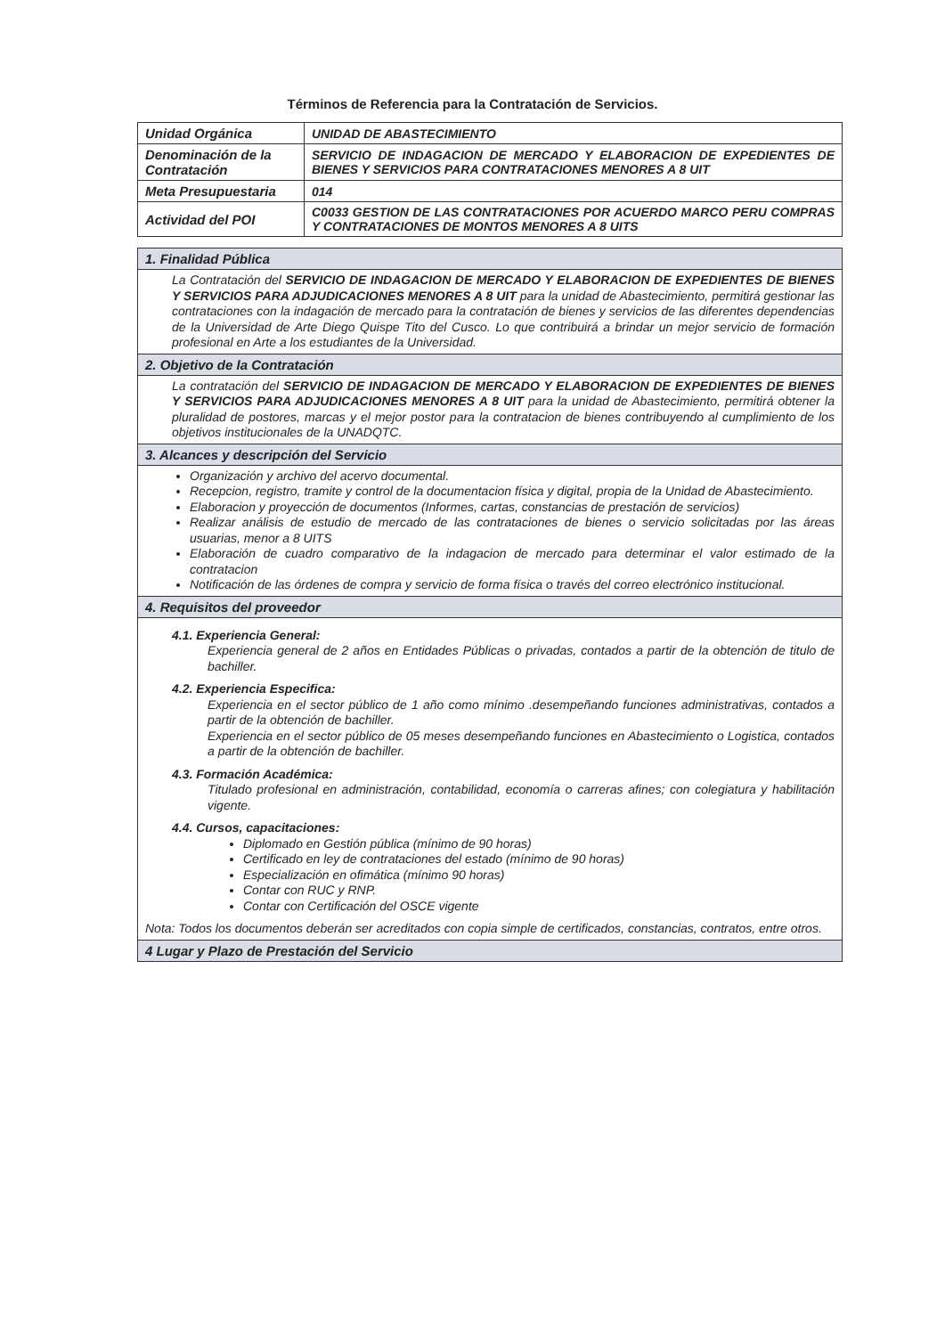Términos de Referencia para la Contratación de Servicios.
| Unidad Orgánica | UNIDAD DE ABASTECIMIENTO |
| Denominación de la Contratación | SERVICIO DE INDAGACION DE MERCADO Y ELABORACION DE EXPEDIENTES DE BIENES Y SERVICIOS PARA CONTRATACIONES MENORES A 8 UIT |
| Meta Presupuestaria | 014 |
| Actividad del POI | C0033 GESTION DE LAS CONTRATACIONES POR ACUERDO MARCO PERU COMPRAS Y CONTRATACIONES DE MONTOS MENORES A 8 UITS |
| 1. Finalidad Pública |
| --- |
| La Contratación del SERVICIO DE INDAGACION DE MERCADO Y ELABORACION DE EXPEDIENTES DE BIENES Y SERVICIOS PARA ADJUDICACIONES MENORES A 8 UIT para la unidad de Abastecimiento, permitirá gestionar las contrataciones con la indagación de mercado para la contratación de bienes y servicios de las diferentes dependencias de la Universidad de Arte Diego Quispe Tito del Cusco. Lo que contribuirá a brindar un mejor servicio de formación profesional en Arte a los estudiantes de la Universidad. |
| 2. Objetivo de la Contratación |
| La contratación del SERVICIO DE INDAGACION DE MERCADO Y ELABORACION DE EXPEDIENTES DE BIENES Y SERVICIOS PARA ADJUDICACIONES MENORES A 8 UIT para la unidad de Abastecimiento, permitirá obtener la pluralidad de postores, marcas y el mejor postor para la contratacion de bienes contribuyendo al cumplimiento de los objetivos institucionales de la UNADQTC. |
| 3. Alcances y descripción del Servicio |
| Organización y archivo del acervo documental. Recepcion, registro, tramite y control de la documentacion física y digital, propia de la Unidad de Abastecimiento. Elaboracion y proyección de documentos (Informes, cartas, constancias de prestación de servicios) Realizar análisis de estudio de mercado de las contrataciones de bienes o servicio solicitadas por las áreas usuarias, menor a 8 UITS Elaboración de cuadro comparativo de la indagacion de mercado para determinar el valor estimado de la contratacion Notificación de las órdenes de compra y servicio de forma física o través del correo electrónico institucional. |
| 4. Requisitos del proveedor |
| 4.1. Experiencia General: Experiencia general de 2 años en Entidades Públicas o privadas, contados a partir de la obtención de titulo de bachiller. 4.2. Experiencia Especifica: Experiencia en el sector público de 1 año como mínimo .desempeñando funciones administrativas, contados a partir de la obtención de bachiller. Experiencia en el sector público de 05 meses desempeñando funciones en Abastecimiento o Logistica, contados a partir de la obtención de bachiller. 4.3. Formación Académica: Titulado profesional en administración, contabilidad, economía o carreras afines; con colegiatura y habilitación vigente. 4.4. Cursos, capacitaciones: Diplomado en Gestión pública (mínimo de 90 horas) Certificado en ley de contrataciones del estado (mínimo de 90 horas) Especialización en ofimática (mínimo 90 horas) Contar con RUC y RNP. Contar con Certificación del OSCE vigente Nota: Todos los documentos deberán ser acreditados con copia simple de certificados, constancias, contratos, entre otros. |
| 4 Lugar y Plazo de Prestación del Servicio |